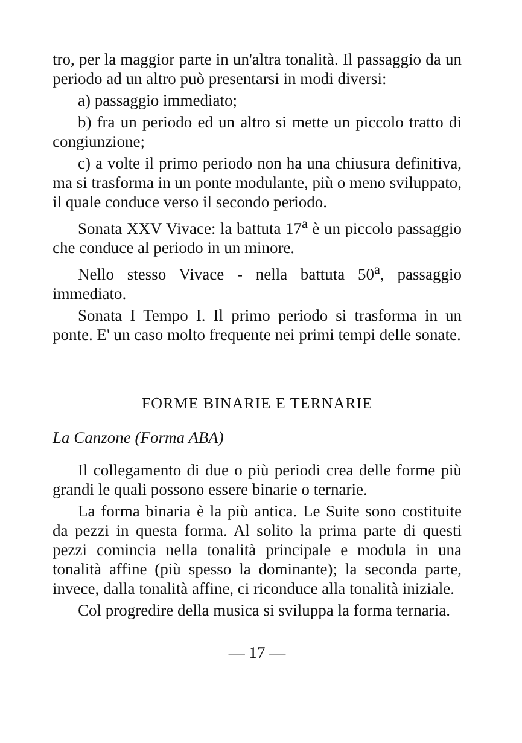tro, per la maggior parte in un'altra tonalità. Il passaggio da un periodo ad un altro può presentarsi in modi diversi:
a) passaggio immediato;
b) fra un periodo ed un altro si mette un piccolo tratto di congiunzione;
c) a volte il primo periodo non ha una chiusura definitiva, ma si trasforma in un ponte modulante, più o meno sviluppato, il quale conduce verso il secondo periodo.
Sonata XXV Vivace: la battuta 17<sup>a</sup> è un piccolo passaggio che conduce al periodo in un minore.
Nello stesso Vivace - nella battuta 50<sup>a</sup>, passaggio immediato.
Sonata I Tempo I. Il primo periodo si trasforma in un ponte. E' un caso molto frequente nei primi tempi delle sonate.
FORME BINARIE E TERNARIE
La Canzone (Forma ABA)
Il collegamento di due o più periodi crea delle forme più grandi le quali possono essere binarie o ternarie.
La forma binaria è la più antica. Le Suite sono costituite da pezzi in questa forma. Al solito la prima parte di questi pezzi comincia nella tonalità principale e modula in una tonalità affine (più spesso la dominante); la seconda parte, invece, dalla tonalità affine, ci riconduce alla tonalità iniziale.
Col progredire della musica si sviluppa la forma ternaria.
— 17 —